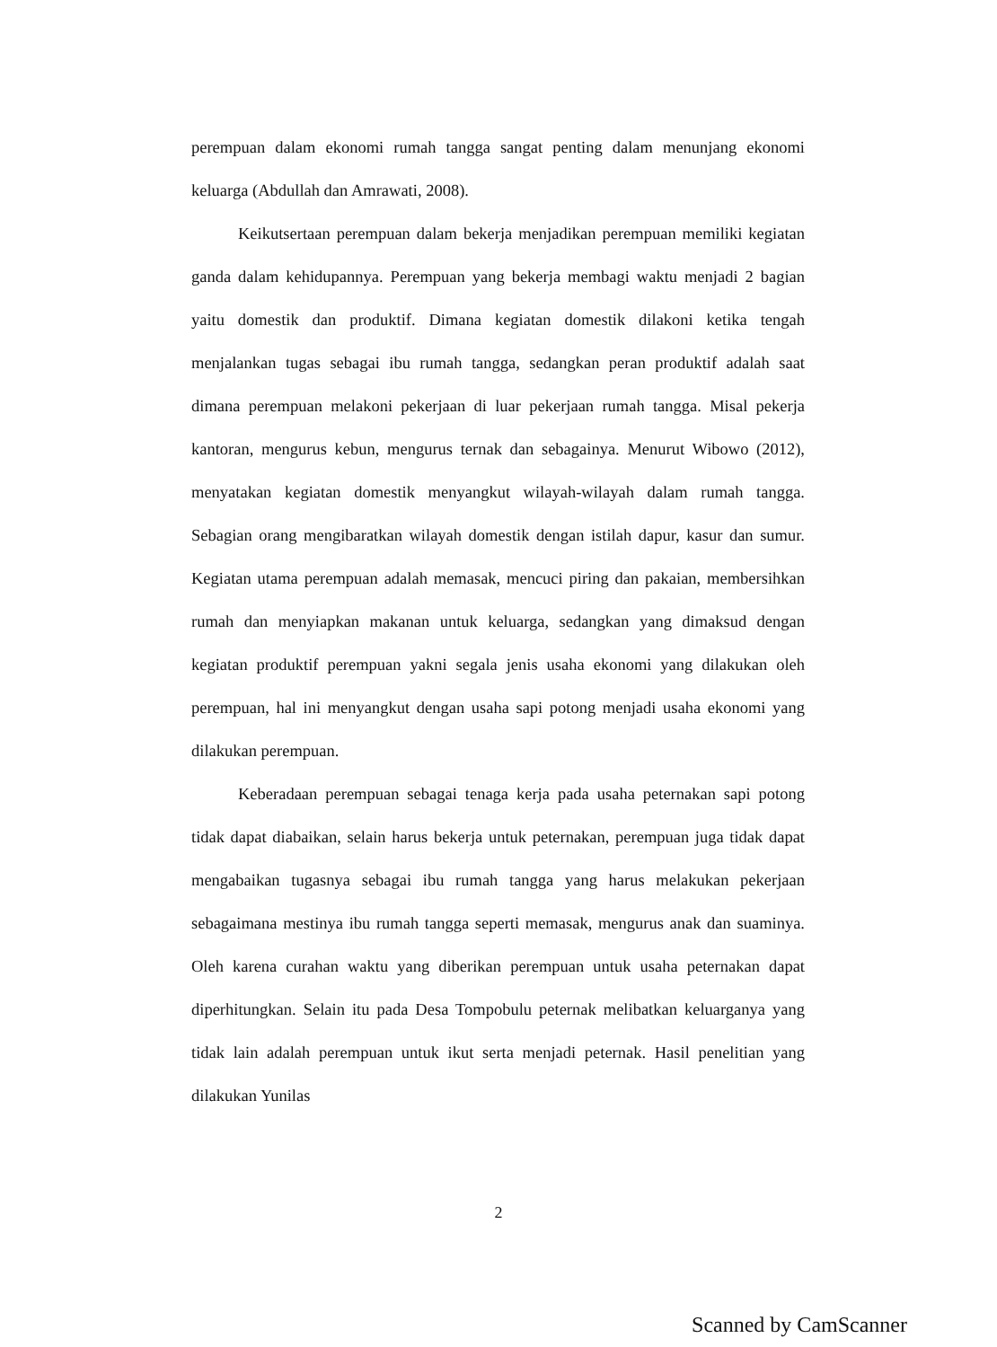perempuan dalam ekonomi rumah tangga sangat penting dalam menunjang ekonomi keluarga (Abdullah dan Amrawati, 2008).
Keikutsertaan perempuan dalam bekerja menjadikan perempuan memiliki kegiatan ganda dalam kehidupannya. Perempuan yang bekerja membagi waktu menjadi 2 bagian yaitu domestik dan produktif. Dimana kegiatan domestik dilakoni ketika tengah menjalankan tugas sebagai ibu rumah tangga, sedangkan peran produktif adalah saat dimana perempuan melakoni pekerjaan di luar pekerjaan rumah tangga. Misal pekerja kantoran, mengurus kebun, mengurus ternak dan sebagainya. Menurut Wibowo (2012), menyatakan kegiatan domestik menyangkut wilayah-wilayah dalam rumah tangga. Sebagian orang mengibaratkan wilayah domestik dengan istilah dapur, kasur dan sumur. Kegiatan utama perempuan adalah memasak, mencuci piring dan pakaian, membersihkan rumah dan menyiapkan makanan untuk keluarga, sedangkan yang dimaksud dengan kegiatan produktif perempuan yakni segala jenis usaha ekonomi yang dilakukan oleh perempuan, hal ini menyangkut dengan usaha sapi potong menjadi usaha ekonomi yang dilakukan perempuan.
Keberadaan perempuan sebagai tenaga kerja pada usaha peternakan sapi potong tidak dapat diabaikan, selain harus bekerja untuk peternakan, perempuan juga tidak dapat mengabaikan tugasnya sebagai ibu rumah tangga yang harus melakukan pekerjaan sebagaimana mestinya ibu rumah tangga seperti memasak, mengurus anak dan suaminya. Oleh karena curahan waktu yang diberikan perempuan untuk usaha peternakan dapat diperhitungkan. Selain itu pada Desa Tompobulu peternak melibatkan keluarganya yang tidak lain adalah perempuan untuk ikut serta menjadi peternak. Hasil penelitian yang dilakukan Yunilas
2
Scanned by CamScanner